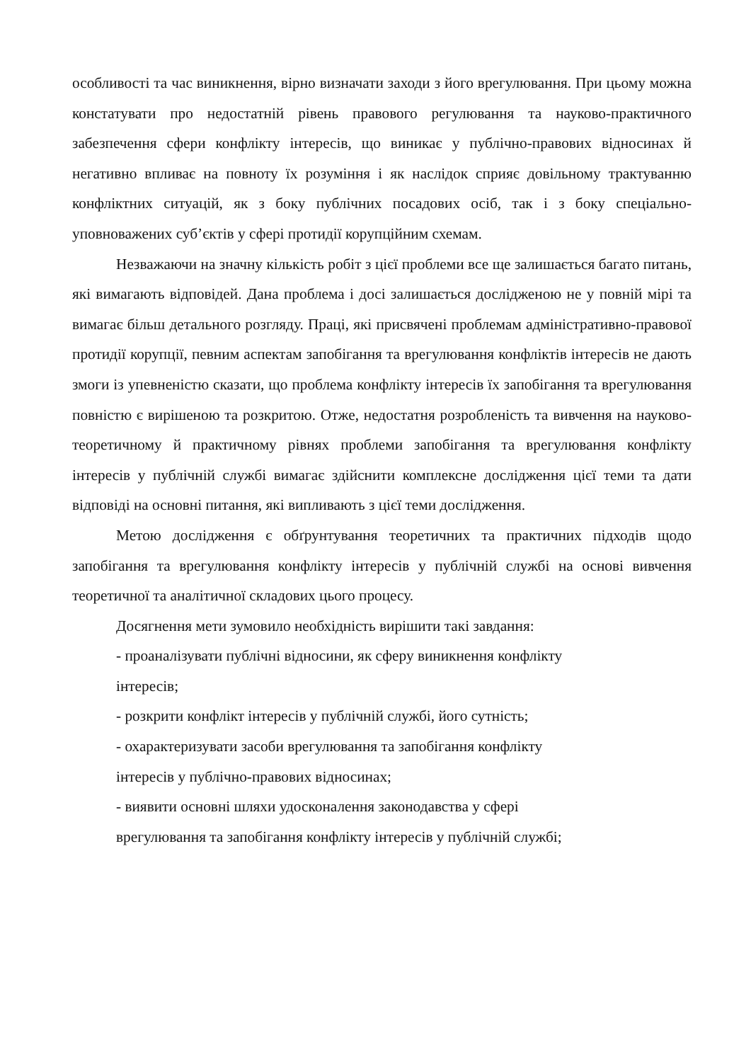особливості та час виникнення, вірно визначати заходи з його врегулювання. При цьому можна констатувати про недостатній рівень правового регулювання та науково-практичного забезпечення сфери конфлікту інтересів, що виникає у публічно-правових відносинах й негативно впливає на повноту їх розуміння і як наслідок сприяє довільному трактуванню конфліктних ситуацій, як з боку публічних посадових осіб, так і з боку спеціально-уповноважених суб’єктів у сфері протидії корупційним схемам.
Незважаючи на значну кількість робіт з цієї проблеми все ще залишається багато питань, які вимагають відповідей. Дана проблема і досі залишається дослідженою не у повній мірі та вимагає більш детального розгляду. Праці, які присвячені проблемам адміністративно-правової протидії корупції, певним аспектам запобігання та врегулювання конфліктів інтересів не дають змоги із упевненістю сказати, що проблема конфлікту інтересів їх запобігання та врегулювання повністю є вирішеною та розкритою. Отже, недостатня розробленість та вивчення на науково-теоретичному й практичному рівнях проблеми запобігання та врегулювання конфлікту інтересів у публічній службі вимагає здійснити комплексне дослідження цієї теми та дати відповіді на основні питання, які випливають з цієї теми дослідження.
Метою дослідження є обґрунтування теоретичних та практичних підходів щодо запобігання та врегулювання конфлікту інтересів у публічній службі на основі вивчення теоретичної та аналітичної складових цього процесу.
Досягнення мети зумовило необхідність вирішити такі завдання:
- проаналізувати публічні відносини, як сферу виникнення конфлікту
інтересів;
- розкрити конфлікт інтересів у публічній службі, його сутність;
- охарактеризувати засоби врегулювання та запобігання конфлікту
інтересів у публічно-правових відносинах;
- виявити основні шляхи удосконалення законодавства у сфері
врегулювання та запобігання конфлікту інтересів у публічній службі;